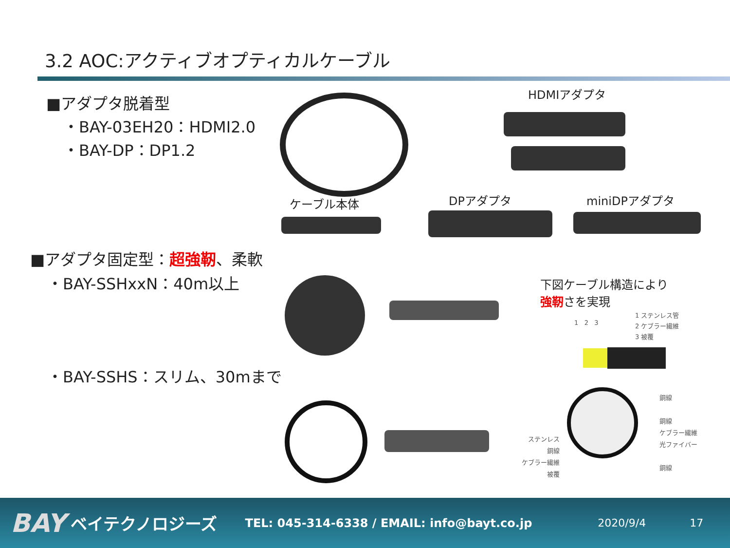3.2 AOC:アクティブオプティカルケーブル
■アダプタ脱着型
・BAY-03EH20：HDMI2.0
・BAY-DP：DP1.2
HDMIアダプタ
ケーブル本体 DPアダプタ miniDPアダプタ
■アダプタ固定型：超強靭、柔軟
・BAY-SSHxxN：40m以上
下図ケーブル構造により
強靭さを実現
1 ステンレス管
2 ケブラー繊維
3 被覆
1 2 3
・BAY-SSHS：スリム、30mまで
ステンレス
銅線
ケブラー繊維
被覆
銅線
銅線
ケブラー繊維
光ファイバー
銅線
BAY ベイテクノロジーズ TEL: 045-314-6338 / EMAIL: info@bayt.co.jp 2020/9/4 17